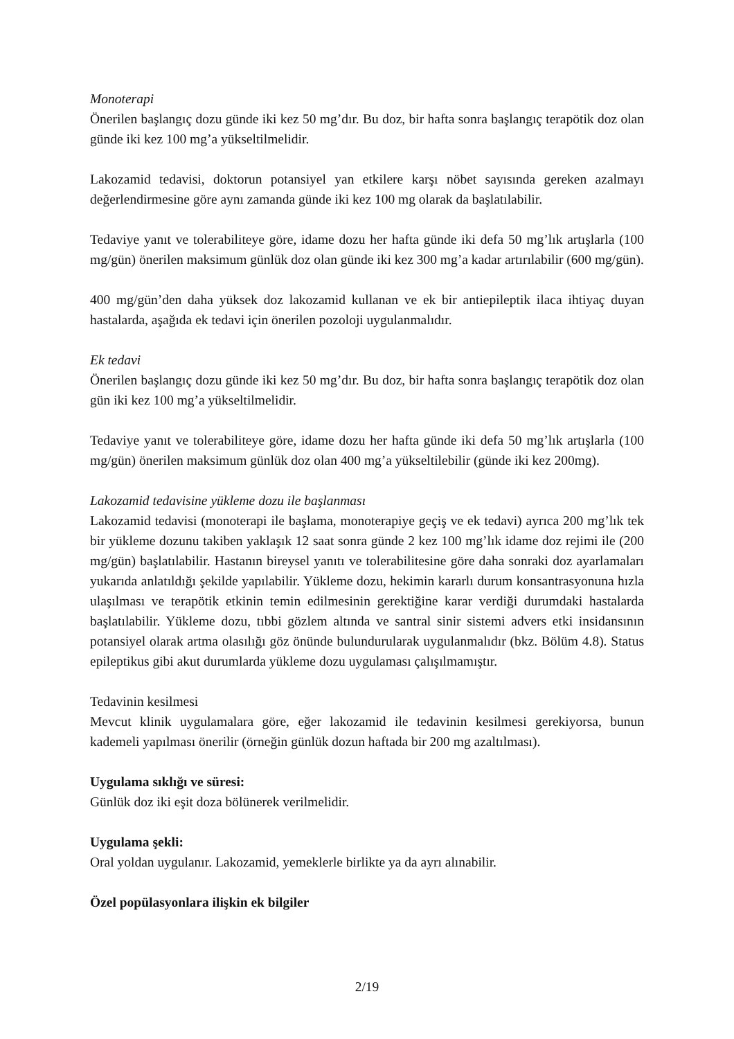Monoterapi
Önerilen başlangıç dozu günde iki kez 50 mg’dır. Bu doz, bir hafta sonra başlangıç terapötik doz olan günde iki kez 100 mg’a yükseltilmelidir.
Lakozamid tedavisi, doktorun potansiyel yan etkilere karşı nöbet sayısında gereken azalmayı değerlendirmesine göre aynı zamanda günde iki kez 100 mg olarak da başlatılabilir.
Tedaviye yanıt ve tolerabiliteye göre, idame dozu her hafta günde iki defa 50 mg’lık artışlarla (100 mg/gün) önerilen maksimum günlük doz olan günde iki kez 300 mg’a kadar artırılabilir (600 mg/gün).
400 mg/gün’den daha yüksek doz lakozamid kullanan ve ek bir antiepileptik ilaca ihtiyaç duyan hastalarda, aşağıda ek tedavi için önerilen pozoloji uygulanmalıdır.
Ek tedavi
Önerilen başlangıç dozu günde iki kez 50 mg’dır. Bu doz, bir hafta sonra başlangıç terapötik doz olan gün iki kez 100 mg’a yükseltilmelidir.
Tedaviye yanıt ve tolerabiliteye göre, idame dozu her hafta günde iki defa 50 mg’lık artışlarla (100 mg/gün) önerilen maksimum günlük doz olan 400 mg’a yükseltilebilir (günde iki kez 200mg).
Lakozamid tedavisine yükleme dozu ile başlanması
Lakozamid tedavisi (monoterapi ile başlama, monoterapiye geçiş ve ek tedavi) ayrıca 200 mg’lık tek bir yükleme dozunu takiben yaklaşık 12 saat sonra günde 2 kez 100 mg’lık idame doz rejimi ile (200 mg/gün) başlatılabilir. Hastanın bireysel yanıtı ve tolerabilitesine göre daha sonraki doz ayarlamaları yukarıda anlatıldığı şekilde yapılabilir. Yükleme dozu, hekimin kararlı durum konsantrasyonuna hızla ulaşılması ve terapötik etkinin temin edilmesinin gerektiğine karar verdiği durumdaki hastalarda başlatılabilir. Yükleme dozu, tıbbi gözlem altında ve santral sinir sistemi advers etki insidansının potansiyel olarak artma olasılığı göz önünde bulundurularak uygulanmalıdır (bkz. Bölüm 4.8). Status epileptikus gibi akut durumlarda yükleme dozu uygulaması çalışılmamıştır.
Tedavinin kesilmesi
Mevcut klinik uygulamalara göre, eğer lakozamid ile tedavinin kesilmesi gerekiyorsa, bunun kademeli yapılması önerilir (örneğin günlük dozun haftada bir 200 mg azaltılması).
Uygulama sıklığı ve süresi:
Günlük doz iki eşit doza bölünerek verilmelidir.
Uygulama şekli:
Oral yoldan uygulanır. Lakozamid, yemeklerle birlikte ya da ayrı alınabilir.
Özel popülasyonlara ilişkin ek bilgiler
2/19